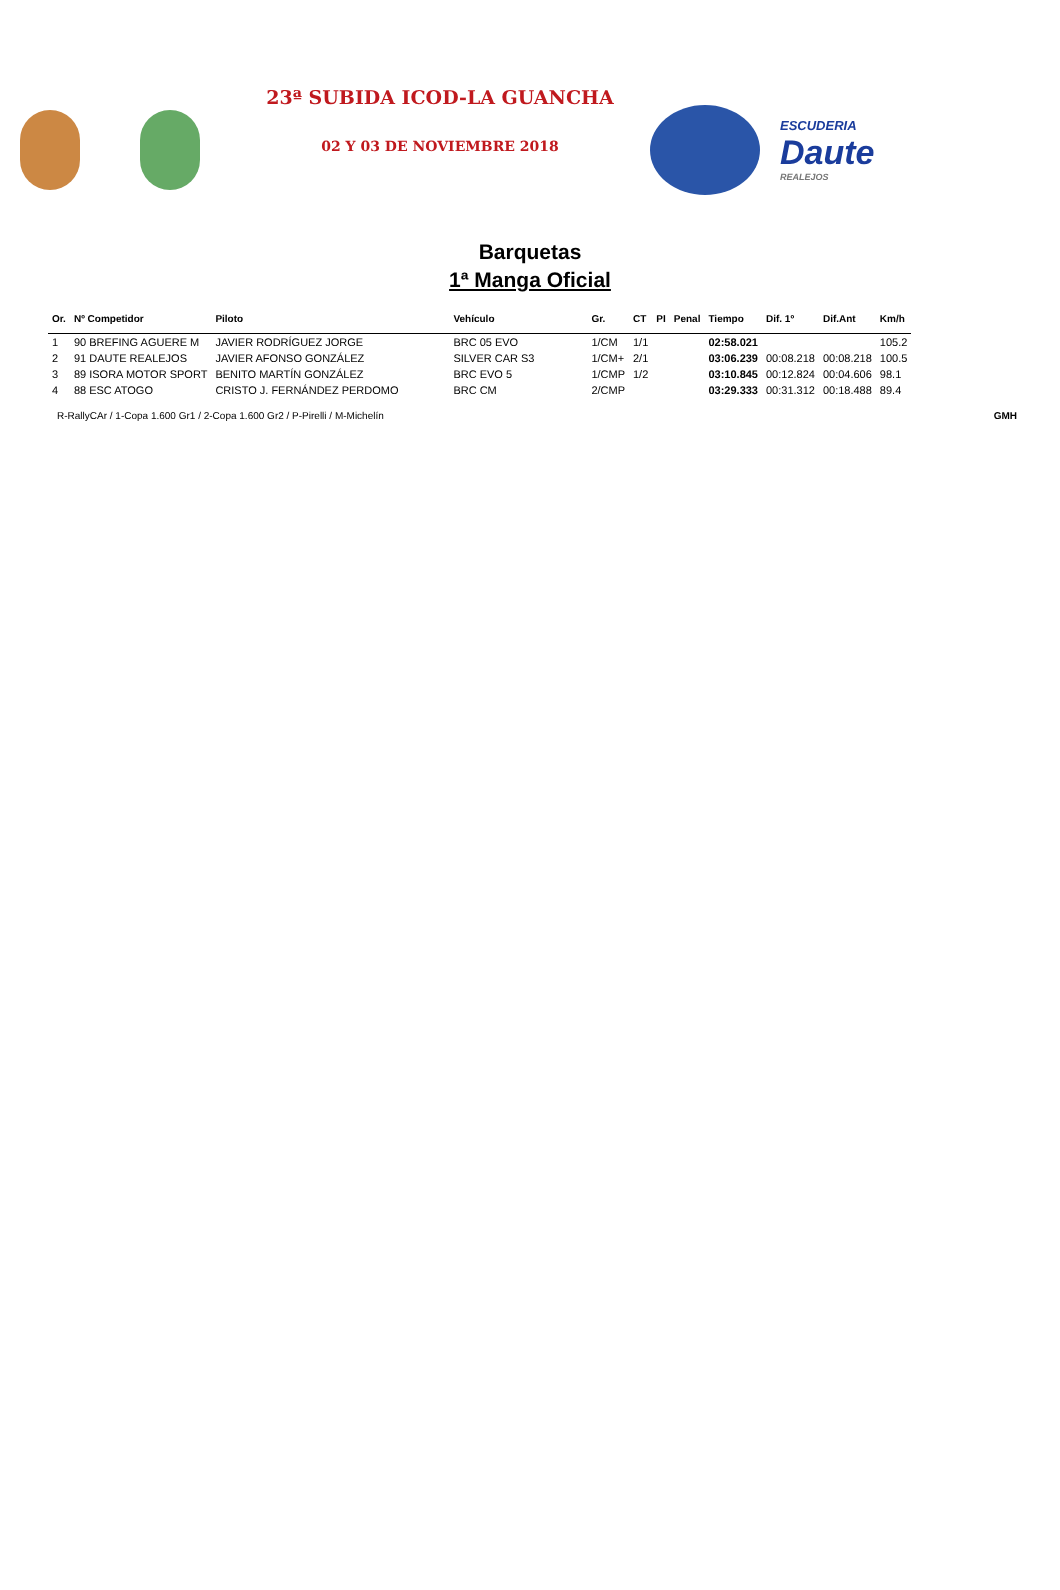23ª SUBIDA ICOD-LA GUANCHA
02 Y 03 DE NOVIEMBRE 2018
ESCUDERIA
Daute
REALEJOS
Barquetas
1ª Manga Oficial
| Or. | Nº Competidor | Piloto | Vehículo | Gr. | CT | PI | Penal | Tiempo | Dif. 1º | Dif.Ant | Km/h |
| --- | --- | --- | --- | --- | --- | --- | --- | --- | --- | --- | --- |
| 1 | 90 BREFING AGUERE M | JAVIER RODRÍGUEZ JORGE | BRC 05 EVO | 1/CM | 1/1 | | | 02:58.021 | | | 105.2 |
| 2 | 91 DAUTE REALEJOS | JAVIER AFONSO GONZÁLEZ | SILVER CAR S3 | 1/CM+ | 2/1 | | | 03:06.239 | 00:08.218 | 00:08.218 | 100.5 |
| 3 | 89 ISORA MOTOR SPORT | BENITO MARTÍN GONZÁLEZ | BRC EVO 5 | 1/CMP | 1/2 | | | 03:10.845 | 00:12.824 | 00:04.606 | 98.1 |
| 4 | 88 ESC ATOGO | CRISTO J. FERNÁNDEZ PERDOMO | BRC CM | 2/CMP | | | | 03:29.333 | 00:31.312 | 00:18.488 | 89.4 |
R-RallyCAr / 1-Copa 1.600 Gr1 / 2-Copa 1.600 Gr2 / P-Pirelli / M-Michelín GMH